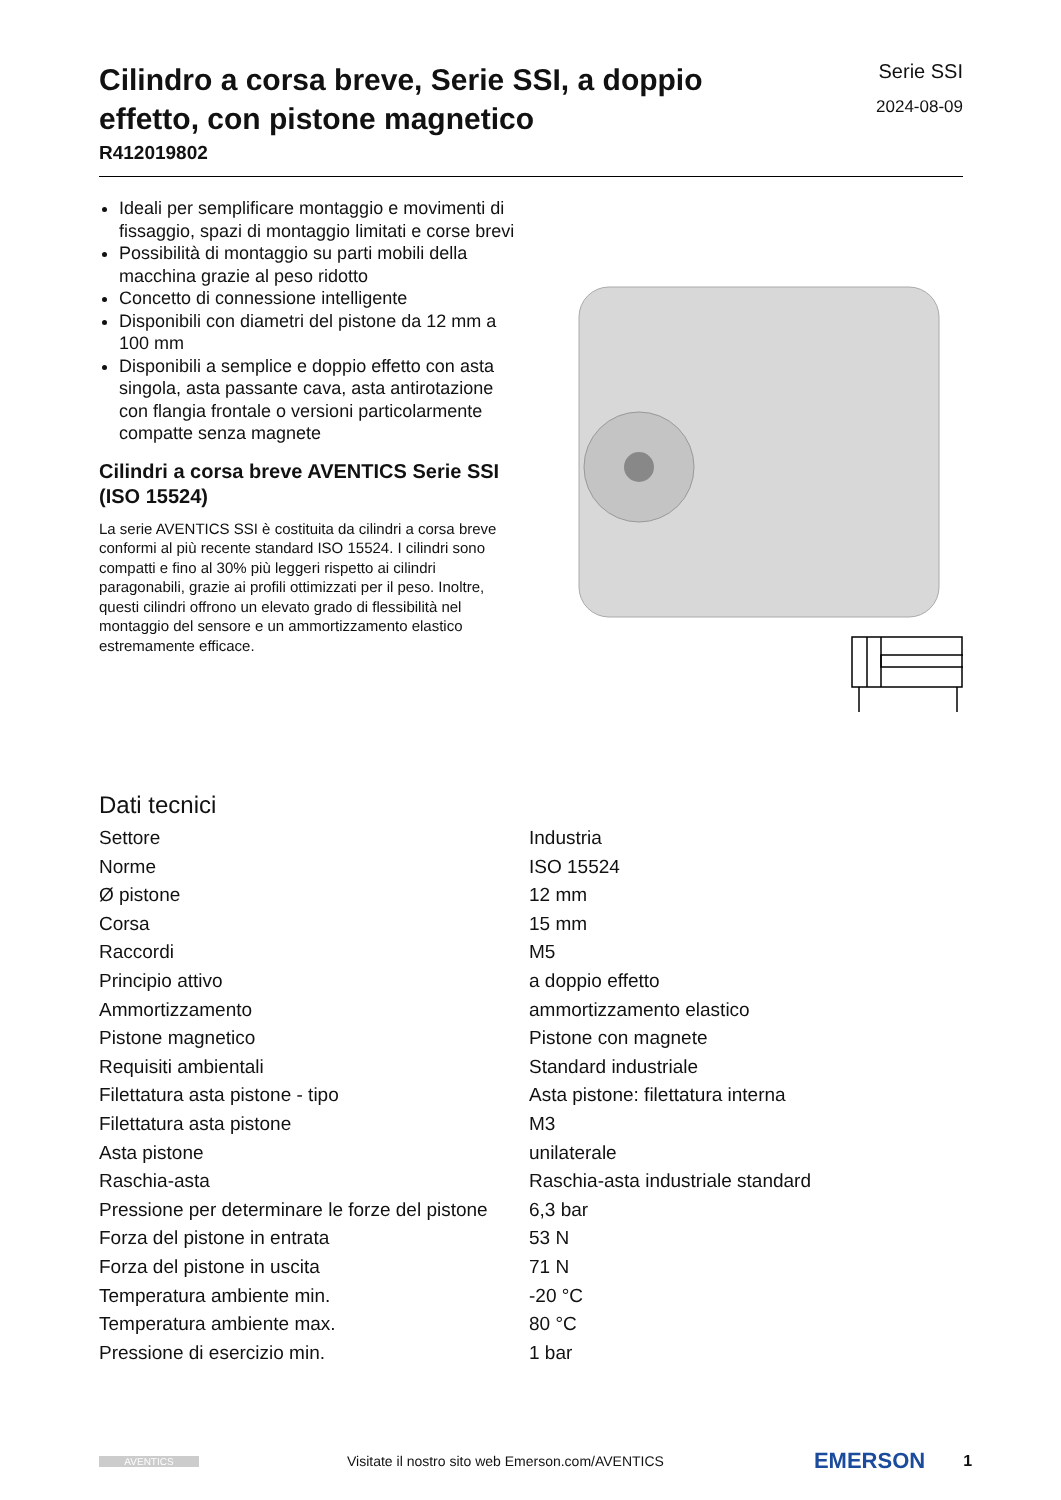Cilindro a corsa breve, Serie SSI, a doppio
effetto, con pistone magnetico
R412019802
Serie SSI
2024-08-09
Ideali per semplificare montaggio e movimenti di fissaggio, spazi di montaggio limitati e corse brevi
Possibilità di montaggio su parti mobili della macchina grazie al peso ridotto
Concetto di connessione intelligente
Disponibili con diametri del pistone da 12 mm a 100 mm
Disponibili a semplice e doppio effetto con asta singola, asta passante cava, asta antirotazione con flangia frontale o versioni particolarmente compatte senza magnete
Cilindri a corsa breve AVENTICS Serie SSI (ISO 15524)
La serie AVENTICS SSI è costituita da cilindri a corsa breve conformi al più recente standard ISO 15524. I cilindri sono compatti e fino al 30% più leggeri rispetto ai cilindri paragonabili, grazie ai profili ottimizzati per il peso. Inoltre, questi cilindri offrono un elevato grado di flessibilità nel montaggio del sensore e un ammortizzamento elastico estremamente efficace.
Dati tecnici
| Settore | Industria |
| Norme | ISO 15524 |
| Ø pistone | 12 mm |
| Corsa | 15 mm |
| Raccordi | M5 |
| Principio attivo | a doppio effetto |
| Ammortizzamento | ammortizzamento elastico |
| Pistone magnetico | Pistone con magnete |
| Requisiti ambientali | Standard industriale |
| Filettatura asta pistone - tipo | Asta pistone: filettatura interna |
| Filettatura asta pistone | M3 |
| Asta pistone | unilaterale |
| Raschia-asta | Raschia-asta industriale standard |
| Pressione per determinare le forze del pistone | 6,3 bar |
| Forza del pistone in entrata | 53 N |
| Forza del pistone in uscita | 71 N |
| Temperatura ambiente min. | -20 °C |
| Temperatura ambiente max. | 80 °C |
| Pressione di esercizio min. | 1 bar |
AVENTICS Visitate il nostro sito web Emerson.com/AVENTICS EMERSON 1